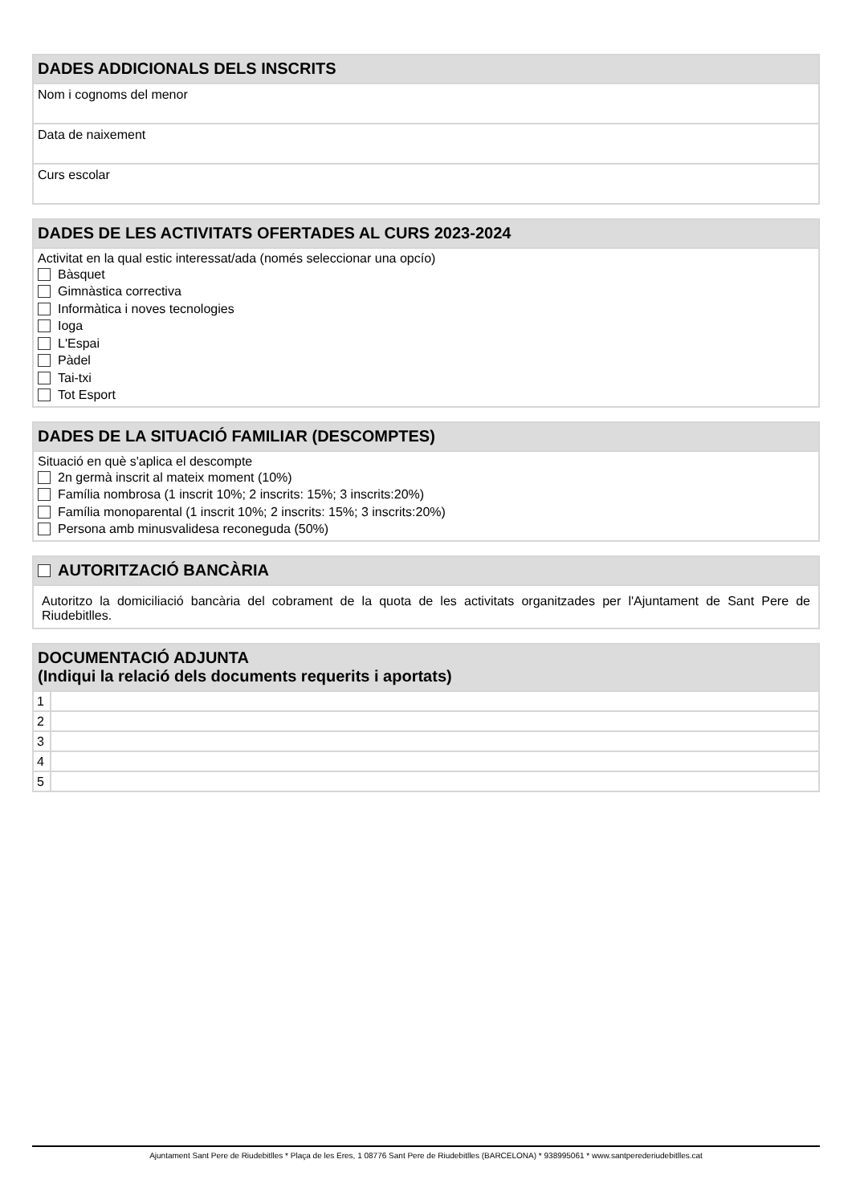DADES ADDICIONALS DELS INSCRITS
Nom i cognoms del menor
Data de naixement
Curs escolar
DADES DE LES ACTIVITATS OFERTADES AL CURS 2023-2024
Activitat en la qual estic interessat/ada (només seleccionar una opcío)
Bàsquet
Gimnàstica correctiva
Informàtica i noves tecnologies
Ioga
L'Espai
Pàdel
Tai-txi
Tot Esport
DADES DE LA SITUACIÓ FAMILIAR (DESCOMPTES)
Situació en què s'aplica el descompte
2n germà inscrit al mateix moment (10%)
Família nombrosa (1 inscrit 10%; 2 inscrits: 15%; 3 inscrits:20%)
Família monoparental (1 inscrit 10%; 2 inscrits: 15%; 3 inscrits:20%)
Persona amb minusvalidesa reconeguda (50%)
AUTORITZACIÓ BANCÀRIA
Autoritzo la domiciliació bancària del cobrament de la quota de les activitats organitzades per l'Ajuntament de Sant Pere de Riudebitlles.
DOCUMENTACIÓ ADJUNTA
(Indiqui la relació dels documents requerits i aportats)
| 1 | |
| 2 | |
| 3 | |
| 4 | |
| 5 | |
Ajuntament Sant Pere de Riudebitlles * Plaça de les Eres, 1 08776 Sant Pere de Riudebitlles (BARCELONA) * 938995061 * www.santperederiudebitlles.cat